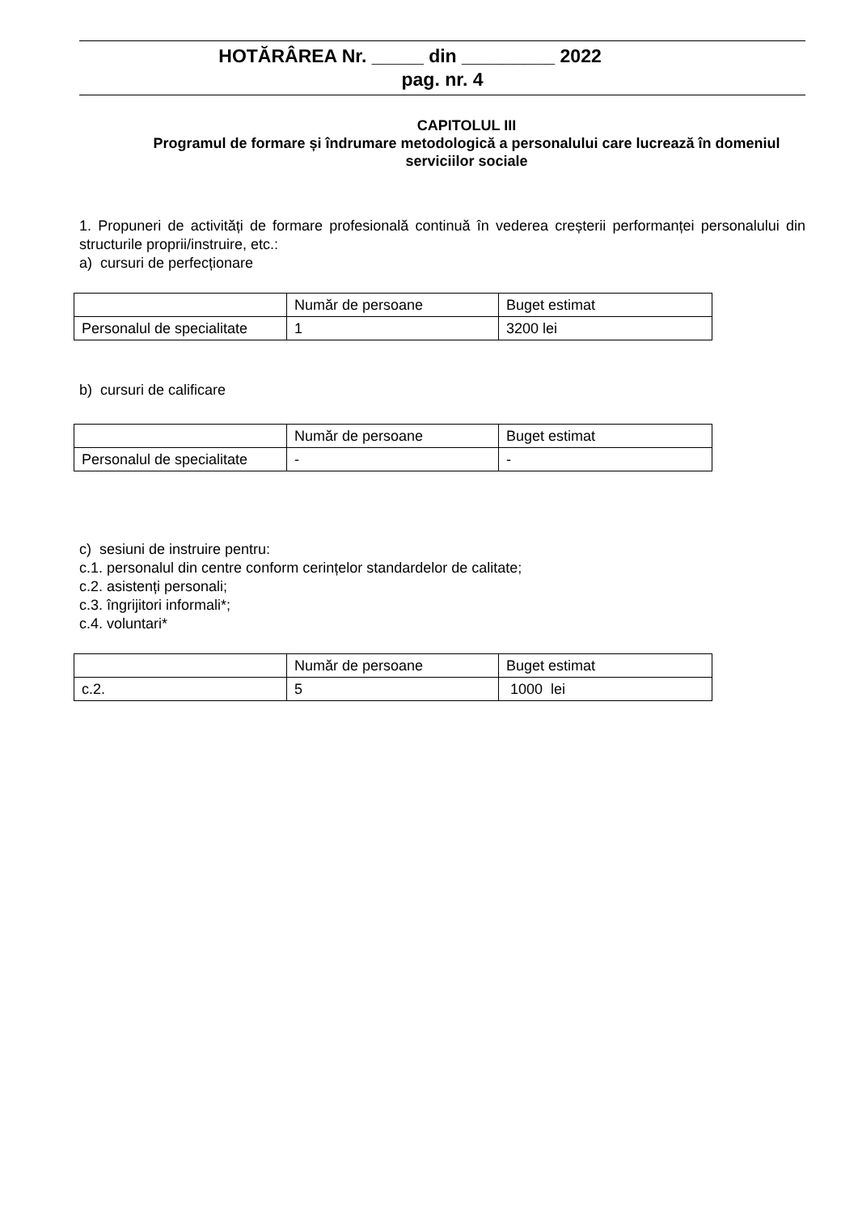HOTĂRÂREA Nr. _____ din _________ 2022
pag. nr. 4
CAPITOLUL III
Programul de formare și îndrumare metodologică a personalului care lucrează în domeniul serviciilor sociale
1. Propuneri de activități de formare profesională continuă în vederea creșterii performanței personalului din structurile proprii/instruire, etc.:
a) cursuri de perfecționare
| | Număr de persoane | Buget estimat |
| Personalul de specialitate | 1 | 3200 lei |
b) cursuri de calificare
| | Număr de persoane | Buget estimat |
| Personalul de specialitate | - | - |
c) sesiuni de instruire pentru:
c.1. personalul din centre conform cerințelor standardelor de calitate;
c.2. asistenți personali;
c.3. îngrijitori informali*;
c.4. voluntari*
| | Număr de persoane | Buget estimat |
| c.2. | 5 | 1000 lei |